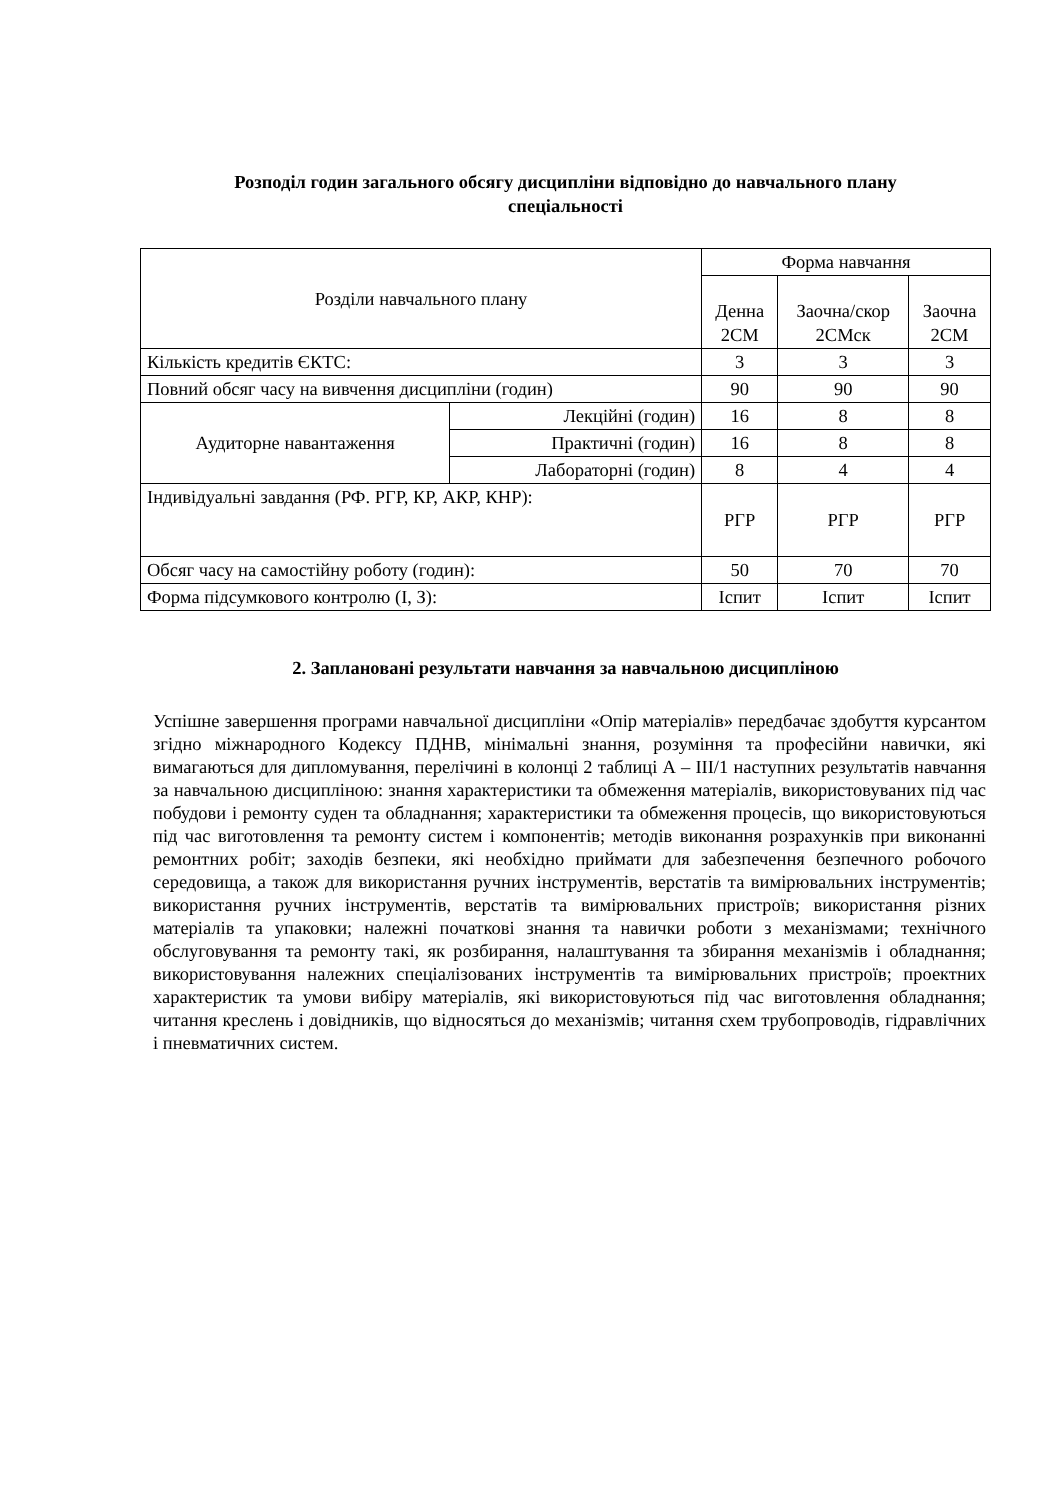Розподіл годин загального обсягу дисципліни відповідно до навчального плану
спеціальності
| Розділи навчального плану | | Форма навчання | | |
| | | Денна 2СМ | Заочна/скор 2СМск | Заочна 2СМ |
| Кількість кредитів ЄКТС: | | 3 | 3 | 3 |
| Повний обсяг часу на вивчення дисципліни (годин) | | 90 | 90 | 90 |
| Аудиторне навантаження | Лекційні (годин) | 16 | 8 | 8 |
| | Практичні (годин) | 16 | 8 | 8 |
| | Лабораторні (годин) | 8 | 4 | 4 |
| Індивідуальні завдання (РФ. РГР, КР, АКР, КНР): | | РГР | РГР | РГР |
| Обсяг часу на самостійну роботу (годин): | | 50 | 70 | 70 |
| Форма підсумкового контролю (І, З): | | Іспит | Іспит | Іспит |
2. Заплановані результати навчання за навчальною дисципліною
Успішне завершення програми навчальної дисципліни «Опір матеріалів» передбачає здобуття курсантом згідно міжнародного Кодексу ПДНВ, мінімальні знання, розуміння та професійни навички, які вимагаються для дипломування, перелічині в колонці 2 таблиці А – ІІІ/1 наступних результатів навчання за навчальною дисципліною: знання характеристики та обмеження матеріалів, використовуваних під час побудови і ремонту суден та обладнання; характеристики та обмеження процесів, що використовуються під час виготовлення та ремонту систем і компонентів; методів виконання розрахунків при виконанні ремонтних робіт; заходів безпеки, які необхідно приймати для забезпечення безпечного робочого середовища, а також для використання ручних інструментів, верстатів та вимірювальних інструментів; використання ручних інструментів, верстатів та вимірювальних пристроїв; використання різних матеріалів та упаковки; належні початкові знання та навички роботи з механізмами; технічного обслуговування та ремонту такі, як розбирання, налаштування та збирання механізмів і обладнання; використовування належних спеціалізованих інструментів та вимірювальних пристроїв; проектних характеристик та умови вибіру матеріалів, які використовуються під час виготовлення обладнання; читання креслень і довідників, що відносяться до механізмів; читання схем трубопроводів, гідравлічних і пневматичних систем.